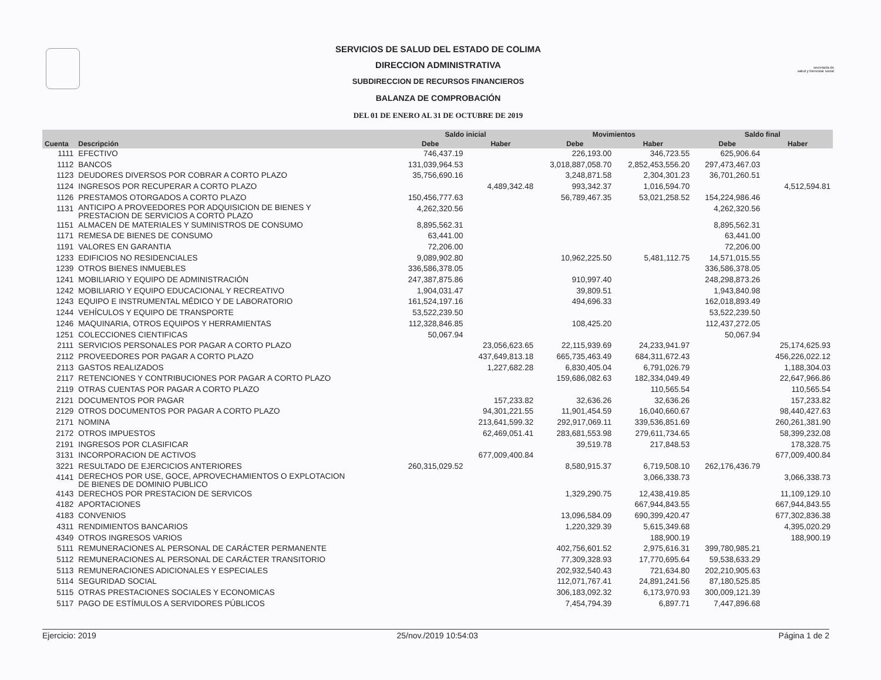secretaría de
salud y bienestar social
SERVICIOS DE SALUD DEL ESTADO DE COLIMA
DIRECCION ADMINISTRATIVA
SUBDIRECCION DE RECURSOS FINANCIEROS
BALANZA DE COMPROBACIÓN
DEL 01 DE ENERO AL 31 DE OCTUBRE DE 2019
| | | Saldo inicial | | Movimientos | | Saldo final | |
| --- | --- | --- | --- | --- | --- | --- | --- |
| Cuenta | Descripción | Debe | Haber | Debe | Haber | Debe | Haber |
| 1111 | EFECTIVO | 746,437.19 | | 226,193.00 | 346,723.55 | 625,906.64 | |
| 1112 | BANCOS | 131,039,964.53 | | 3,018,887,058.70 | 2,852,453,556.20 | 297,473,467.03 | |
| 1123 | DEUDORES DIVERSOS POR COBRAR A CORTO PLAZO | 35,756,690.16 | | 3,248,871.58 | 2,304,301.23 | 36,701,260.51 | |
| 1124 | INGRESOS POR RECUPERAR A CORTO PLAZO | | 4,489,342.48 | 993,342.37 | 1,016,594.70 | | 4,512,594.81 |
| 1126 | PRESTAMOS OTORGADOS A CORTO PLAZO | 150,456,777.63 | | 56,789,467.35 | 53,021,258.52 | 154,224,986.46 | |
| 1131 | ANTICIPO A PROVEEDORES POR ADQUISICION DE BIENES Y PRESTACION DE SERVICIOS A CORTO PLAZO | 4,262,320.56 | | | | 4,262,320.56 | |
| 1151 | ALMACEN DE MATERIALES Y SUMINISTROS DE CONSUMO | 8,895,562.31 | | | | 8,895,562.31 | |
| 1171 | REMESA DE BIENES DE CONSUMO | 63,441.00 | | | | 63,441.00 | |
| 1191 | VALORES EN GARANTIA | 72,206.00 | | | | 72,206.00 | |
| 1233 | EDIFICIOS NO RESIDENCIALES | 9,089,902.80 | | 10,962,225.50 | 5,481,112.75 | 14,571,015.55 | |
| 1239 | OTROS BIENES INMUEBLES | 336,586,378.05 | | | | 336,586,378.05 | |
| 1241 | MOBILIARIO Y EQUIPO DE ADMINISTRACIÓN | 247,387,875.86 | | 910,997.40 | | 248,298,873.26 | |
| 1242 | MOBILIARIO Y EQUIPO EDUCACIONAL Y RECREATIVO | 1,904,031.47 | | 39,809.51 | | 1,943,840.98 | |
| 1243 | EQUIPO E INSTRUMENTAL MÉDICO Y DE LABORATORIO | 161,524,197.16 | | 494,696.33 | | 162,018,893.49 | |
| 1244 | VEHÍCULOS Y EQUIPO DE TRANSPORTE | 53,522,239.50 | | | | 53,522,239.50 | |
| 1246 | MAQUINARIA, OTROS EQUIPOS Y HERRAMIENTAS | 112,328,846.85 | | 108,425.20 | | 112,437,272.05 | |
| 1251 | COLECCIONES CIENTIFICAS | 50,067.94 | | | | 50,067.94 | |
| 2111 | SERVICIOS PERSONALES POR PAGAR A CORTO PLAZO | | 23,056,623.65 | 22,115,939.69 | 24,233,941.97 | | 25,174,625.93 |
| 2112 | PROVEEDORES POR PAGAR A CORTO PLAZO | | 437,649,813.18 | 665,735,463.49 | 684,311,672.43 | | 456,226,022.12 |
| 2113 | GASTOS REALIZADOS | | 1,227,682.28 | 6,830,405.04 | 6,791,026.79 | | 1,188,304.03 |
| 2117 | RETENCIONES Y CONTRIBUCIONES POR PAGAR A CORTO PLAZO | | | 159,686,082.63 | 182,334,049.49 | | 22,647,966.86 |
| 2119 | OTRAS CUENTAS POR PAGAR A CORTO PLAZO | | | | 110,565.54 | | 110,565.54 |
| 2121 | DOCUMENTOS POR PAGAR | | 157,233.82 | 32,636.26 | 32,636.26 | | 157,233.82 |
| 2129 | OTROS DOCUMENTOS POR PAGAR A CORTO PLAZO | | 94,301,221.55 | 11,901,454.59 | 16,040,660.67 | | 98,440,427.63 |
| 2171 | NOMINA | | 213,641,599.32 | 292,917,069.11 | 339,536,851.69 | | 260,261,381.90 |
| 2172 | OTROS IMPUESTOS | | 62,469,051.41 | 283,681,553.98 | 279,611,734.65 | | 58,399,232.08 |
| 2191 | INGRESOS POR CLASIFICAR | | | 39,519.78 | 217,848.53 | | 178,328.75 |
| 3131 | INCORPORACION DE ACTIVOS | | 677,009,400.84 | | | | 677,009,400.84 |
| 3221 | RESULTADO DE EJERCICIOS ANTERIORES | 260,315,029.52 | | 8,580,915.37 | 6,719,508.10 | 262,176,436.79 | |
| 4141 | DERECHOS POR USE, GOCE, APROVECHAMIENTOS O EXPLOTACION DE BIENES DE DOMINIO PUBLICO | | | | 3,066,338.73 | | 3,066,338.73 |
| 4143 | DERECHOS POR PRESTACION DE SERVICOS | | | 1,329,290.75 | 12,438,419.85 | | 11,109,129.10 |
| 4182 | APORTACIONES | | | | 667,944,843.55 | | 667,944,843.55 |
| 4183 | CONVENIOS | | | 13,096,584.09 | 690,399,420.47 | | 677,302,836.38 |
| 4311 | RENDIMIENTOS BANCARIOS | | | 1,220,329.39 | 5,615,349.68 | | 4,395,020.29 |
| 4349 | OTROS INGRESOS VARIOS | | | | 188,900.19 | | 188,900.19 |
| 5111 | REMUNERACIONES AL PERSONAL DE CARÁCTER PERMANENTE | | | 402,756,601.52 | 2,975,616.31 | 399,780,985.21 | |
| 5112 | REMUNERACIONES AL PERSONAL DE CARÁCTER TRANSITORIO | | | 77,309,328.93 | 17,770,695.64 | 59,538,633.29 | |
| 5113 | REMUNERACIONES ADICIONALES Y ESPECIALES | | | 202,932,540.43 | 721,634.80 | 202,210,905.63 | |
| 5114 | SEGURIDAD SOCIAL | | | 112,071,767.41 | 24,891,241.56 | 87,180,525.85 | |
| 5115 | OTRAS PRESTACIONES SOCIALES Y ECONOMICAS | | | 306,183,092.32 | 6,173,970.93 | 300,009,121.39 | |
| 5117 | PAGO DE ESTÍMULOS A SERVIDORES PÚBLICOS | | | 7,454,794.39 | 6,897.71 | 7,447,896.68 | |
Ejercicio: 2019 25/nov./2019 10:54:03 Página 1 de 2